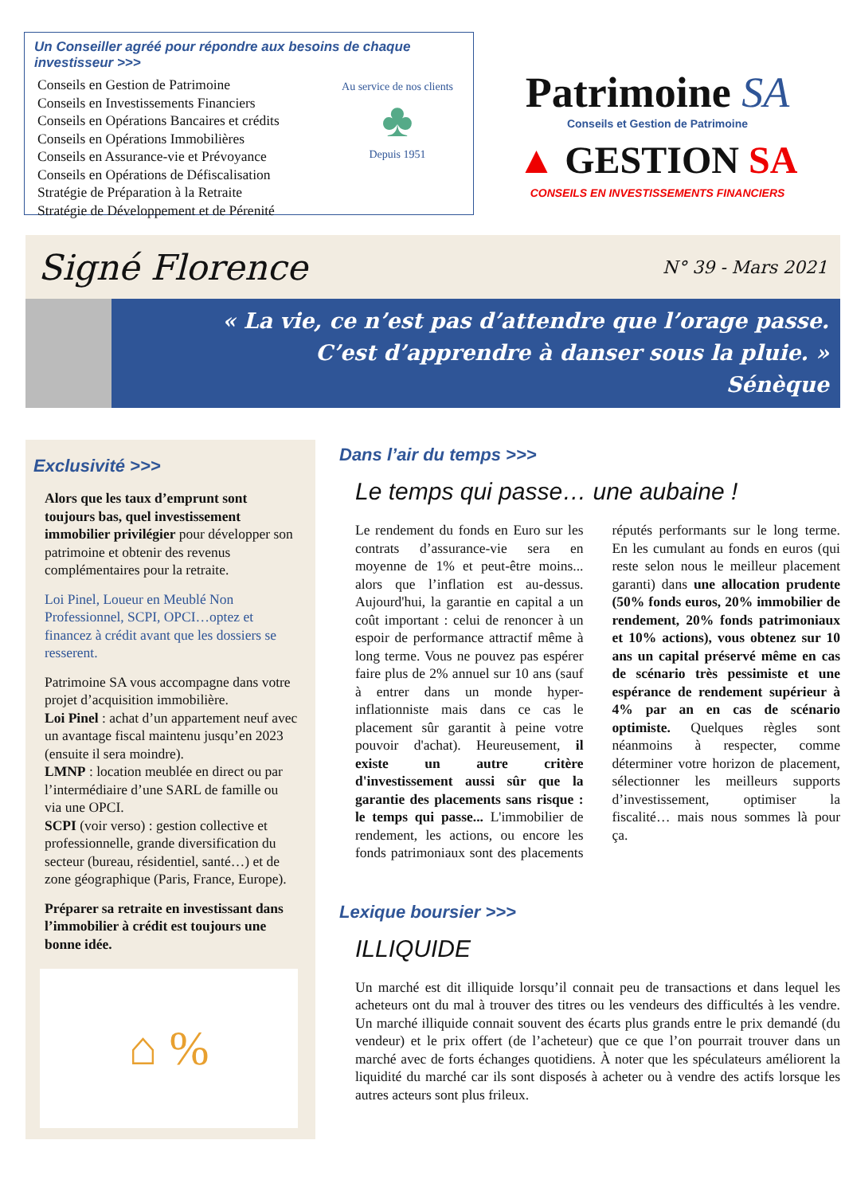Un Conseiller agréé pour répondre aux besoins de chaque investisseur >>>
Conseils en Gestion de Patrimoine
Conseils en Investissements Financiers
Conseils en Opérations Bancaires et crédits
Conseils en Opérations Immobilières
Conseils en Assurance-vie et Prévoyance
Conseils en Opérations de Défiscalisation
Stratégie de Préparation à la Retraite
Stratégie de Développement et de Pérenité
Au service de nos clients
♣
Depuis 1951
Patrimoine SA
Conseils et Gestion de Patrimoine
▲ GESTION SA
CONSEILS EN INVESTISSEMENTS FINANCIERS
Signé Florence
N° 39 - Mars 2021
« La vie, ce n’est pas d’attendre que l’orage passe.
C’est d’apprendre à danser sous la pluie. »
Sénèque
Exclusivité >>>
Alors que les taux d’emprunt sont toujours bas, quel investissement immobilier privilégier pour développer son patrimoine et obtenir des revenus complémentaires pour la retraite.
Loi Pinel, Loueur en Meublé Non Professionnel, SCPI, OPCI…optez et financez à crédit avant que les dossiers se resserent.
Patrimoine SA vous accompagne dans votre projet d’acquisition immobilière.
Loi Pinel : achat d’un appartement neuf avec un avantage fiscal maintenu jusqu’en 2023 (ensuite il sera moindre).
LMNP : location meublée en direct ou par l’intermédiaire d’une SARL de famille ou via une OPCI.
SCPI (voir verso) : gestion collective et professionnelle, grande diversification du secteur (bureau, résidentiel, santé…) et de zone géographique (Paris, France, Europe).
Préparer sa retraite en investissant dans l’immobilier à crédit est toujours une bonne idée.
⌂ %
Dans l’air du temps >>>
Le temps qui passe… une aubaine !
Le rendement du fonds en Euro sur les contrats d’assurance-vie sera en moyenne de 1% et peut-être moins... alors que l’inflation est au-dessus. Aujourd'hui, la garantie en capital a un coût important : celui de renoncer à un espoir de performance attractif même à long terme. Vous ne pouvez pas espérer faire plus de 2% annuel sur 10 ans (sauf à entrer dans un monde hyper-inflationniste mais dans ce cas le placement sûr garantit à peine votre pouvoir d'achat). Heureusement, il existe un autre critère d'investissement aussi sûr que la garantie des placements sans risque : le temps qui passe... L'immobilier de rendement, les actions, ou encore les fonds patrimoniaux sont des placements réputés performants sur le long terme. En les cumulant au fonds en euros (qui reste selon nous le meilleur placement garanti) dans une allocation prudente (50% fonds euros, 20% immobilier de rendement, 20% fonds patrimoniaux et 10% actions), vous obtenez sur 10 ans un capital préservé même en cas de scénario très pessimiste et une espérance de rendement supérieur à 4% par an en cas de scénario optimiste. Quelques règles sont néanmoins à respecter, comme déterminer votre horizon de placement, sélectionner les meilleurs supports d’investissement, optimiser la fiscalité… mais nous sommes là pour ça.
Lexique boursier >>>
ILLIQUIDE
Un marché est dit illiquide lorsqu’il connait peu de transactions et dans lequel les acheteurs ont du mal à trouver des titres ou les vendeurs des difficultés à les vendre. Un marché illiquide connait souvent des écarts plus grands entre le prix demandé (du vendeur) et le prix offert (de l’acheteur) que ce que l’on pourrait trouver dans un marché avec de forts échanges quotidiens. À noter que les spéculateurs améliorent la liquidité du marché car ils sont disposés à acheter ou à vendre des actifs lorsque les autres acteurs sont plus frileux.